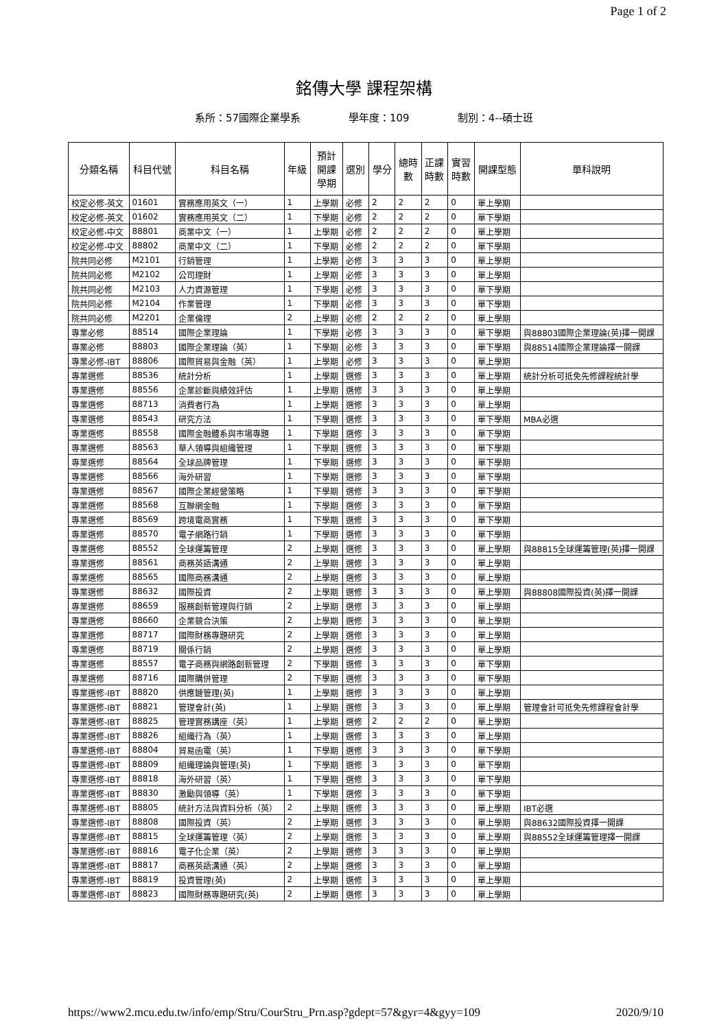Page 1 of 2
銘傳大學 課程架構
系所：57國際企業學系 學年度：109 制別：4--碩士班
| 分類名稱 | 科目代號 | 科目名稱 | 年級 | 預計 開課 學期 | 選別 | 學分 | 總時 數 | 正課 時數 | 實習 時數 | 開課型態 | 單科說明 |
| --- | --- | --- | --- | --- | --- | --- | --- | --- | --- | --- | --- |
| 校定必修-英文 | 01601 | 實務應用英文（一） | 1 | 上學期 | 必修 | 2 | 2 | 2 | 0 | 單上學期 | |
| 校定必修-英文 | 01602 | 實務應用英文（二） | 1 | 下學期 | 必修 | 2 | 2 | 2 | 0 | 單下學期 | |
| 校定必修-中文 | 88801 | 商業中文（一） | 1 | 上學期 | 必修 | 2 | 2 | 2 | 0 | 單上學期 | |
| 校定必修-中文 | 88802 | 商業中文（二） | 1 | 下學期 | 必修 | 2 | 2 | 2 | 0 | 單下學期 | |
| 院共同必修 | M2101 | 行銷管理 | 1 | 上學期 | 必修 | 3 | 3 | 3 | 0 | 單上學期 | |
| 院共同必修 | M2102 | 公司理財 | 1 | 上學期 | 必修 | 3 | 3 | 3 | 0 | 單上學期 | |
| 院共同必修 | M2103 | 人力資源管理 | 1 | 下學期 | 必修 | 3 | 3 | 3 | 0 | 單下學期 | |
| 院共同必修 | M2104 | 作業管理 | 1 | 下學期 | 必修 | 3 | 3 | 3 | 0 | 單下學期 | |
| 院共同必修 | M2201 | 企業倫理 | 2 | 上學期 | 必修 | 2 | 2 | 2 | 0 | 單上學期 | |
| 專業必修 | 88514 | 國際企業理論 | 1 | 下學期 | 必修 | 3 | 3 | 3 | 0 | 單下學期 | 與88803國際企業理論(英)擇一開課 |
| 專業必修 | 88803 | 國際企業理論（英） | 1 | 下學期 | 必修 | 3 | 3 | 3 | 0 | 單下學期 | 與88514國際企業理論擇一開課 |
| 專業必修-IBT | 88806 | 國際貿易與金融（英） | 1 | 上學期 | 必修 | 3 | 3 | 3 | 0 | 單上學期 | |
| 專業選修 | 88536 | 統計分析 | 1 | 上學期 | 選修 | 3 | 3 | 3 | 0 | 單上學期 | 統計分析可抵免先修課程統計學 |
| 專業選修 | 88556 | 企業診斷與績效評估 | 1 | 上學期 | 選修 | 3 | 3 | 3 | 0 | 單上學期 | |
| 專業選修 | 88713 | 消費者行為 | 1 | 上學期 | 選修 | 3 | 3 | 3 | 0 | 單上學期 | |
| 專業選修 | 88543 | 研究方法 | 1 | 下學期 | 選修 | 3 | 3 | 3 | 0 | 單下學期 | MBA必選 |
| 專業選修 | 88558 | 國際金融體系與市場專題 | 1 | 下學期 | 選修 | 3 | 3 | 3 | 0 | 單下學期 | |
| 專業選修 | 88563 | 華人領導與組織管理 | 1 | 下學期 | 選修 | 3 | 3 | 3 | 0 | 單下學期 | |
| 專業選修 | 88564 | 全球品牌管理 | 1 | 下學期 | 選修 | 3 | 3 | 3 | 0 | 單下學期 | |
| 專業選修 | 88566 | 海外研習 | 1 | 下學期 | 選修 | 3 | 3 | 3 | 0 | 單下學期 | |
| 專業選修 | 88567 | 國際企業經營策略 | 1 | 下學期 | 選修 | 3 | 3 | 3 | 0 | 單下學期 | |
| 專業選修 | 88568 | 互聯網金融 | 1 | 下學期 | 選修 | 3 | 3 | 3 | 0 | 單下學期 | |
| 專業選修 | 88569 | 跨境電商實務 | 1 | 下學期 | 選修 | 3 | 3 | 3 | 0 | 單下學期 | |
| 專業選修 | 88570 | 電子網路行銷 | 1 | 下學期 | 選修 | 3 | 3 | 3 | 0 | 單下學期 | |
| 專業選修 | 88552 | 全球運籌管理 | 2 | 上學期 | 選修 | 3 | 3 | 3 | 0 | 單上學期 | 與88815全球運籌管理(英)擇一開課 |
| 專業選修 | 88561 | 商務英語溝通 | 2 | 上學期 | 選修 | 3 | 3 | 3 | 0 | 單上學期 | |
| 專業選修 | 88565 | 國際商務溝通 | 2 | 上學期 | 選修 | 3 | 3 | 3 | 0 | 單上學期 | |
| 專業選修 | 88632 | 國際投資 | 2 | 上學期 | 選修 | 3 | 3 | 3 | 0 | 單上學期 | 與88808國際投資(英)擇一開課 |
| 專業選修 | 88659 | 服務創新管理與行銷 | 2 | 上學期 | 選修 | 3 | 3 | 3 | 0 | 單上學期 | |
| 專業選修 | 88660 | 企業競合決策 | 2 | 上學期 | 選修 | 3 | 3 | 3 | 0 | 單上學期 | |
| 專業選修 | 88717 | 國際財務專題研究 | 2 | 上學期 | 選修 | 3 | 3 | 3 | 0 | 單上學期 | |
| 專業選修 | 88719 | 關係行銷 | 2 | 上學期 | 選修 | 3 | 3 | 3 | 0 | 單上學期 | |
| 專業選修 | 88557 | 電子商務與網路創新管理 | 2 | 下學期 | 選修 | 3 | 3 | 3 | 0 | 單下學期 | |
| 專業選修 | 88716 | 國際購併管理 | 2 | 下學期 | 選修 | 3 | 3 | 3 | 0 | 單下學期 | |
| 專業選修-IBT | 88820 | 供應鏈管理(英) | 1 | 上學期 | 選修 | 3 | 3 | 3 | 0 | 單上學期 | |
| 專業選修-IBT | 88821 | 管理會計(英) | 1 | 上學期 | 選修 | 3 | 3 | 3 | 0 | 單上學期 | 管理會計可抵免先修課程會計學 |
| 專業選修-IBT | 88825 | 管理實務講座（英） | 1 | 上學期 | 選修 | 2 | 2 | 2 | 0 | 單上學期 | |
| 專業選修-IBT | 88826 | 組織行為（英） | 1 | 上學期 | 選修 | 3 | 3 | 3 | 0 | 單上學期 | |
| 專業選修-IBT | 88804 | 貿易函電（英） | 1 | 下學期 | 選修 | 3 | 3 | 3 | 0 | 單下學期 | |
| 專業選修-IBT | 88809 | 組織理論與管理(英) | 1 | 下學期 | 選修 | 3 | 3 | 3 | 0 | 單下學期 | |
| 專業選修-IBT | 88818 | 海外研習（英） | 1 | 下學期 | 選修 | 3 | 3 | 3 | 0 | 單下學期 | |
| 專業選修-IBT | 88830 | 激勵與領導（英） | 1 | 下學期 | 選修 | 3 | 3 | 3 | 0 | 單下學期 | |
| 專業選修-IBT | 88805 | 統計方法與資料分析（英） | 2 | 上學期 | 選修 | 3 | 3 | 3 | 0 | 單上學期 | IBT必選 |
| 專業選修-IBT | 88808 | 國際投資（英） | 2 | 上學期 | 選修 | 3 | 3 | 3 | 0 | 單上學期 | 與88632國際投資擇一開課 |
| 專業選修-IBT | 88815 | 全球運籌管理（英） | 2 | 上學期 | 選修 | 3 | 3 | 3 | 0 | 單上學期 | 與88552全球運籌管理擇一開課 |
| 專業選修-IBT | 88816 | 電子化企業（英） | 2 | 上學期 | 選修 | 3 | 3 | 3 | 0 | 單上學期 | |
| 專業選修-IBT | 88817 | 商務英語溝通（英） | 2 | 上學期 | 選修 | 3 | 3 | 3 | 0 | 單上學期 | |
| 專業選修-IBT | 88819 | 投資管理(英) | 2 | 上學期 | 選修 | 3 | 3 | 3 | 0 | 單上學期 | |
| 專業選修-IBT | 88823 | 國際財務專題研究(英) | 2 | 上學期 | 選修 | 3 | 3 | 3 | 0 | 單上學期 | |
https://www2.mcu.edu.tw/info/emp/Stru/CourStru_Prn.asp?gdept=57&gyr=4&gyy=109 2020/9/10